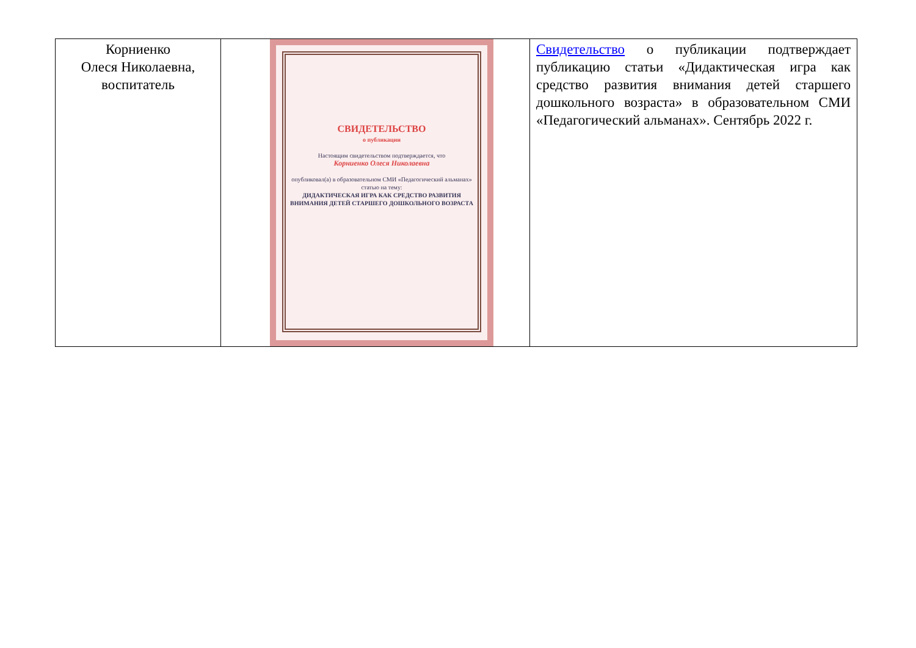| Корниенко Олеся Николаевна, воспитатель | СВИДЕТЕЛЬСТВО о публикации Настоящим свидетельством подтверждается, что Корниенко Олеся Николаевна опубликовал(а) в образовательном СМИ «Педагогический альманах» статью на тему: ДИДАКТИЧЕСКАЯ ИГРА КАК СРЕДСТВО РАЗВИТИЯ ВНИМАНИЯ ДЕТЕЙ СТАРШЕГО ДОШКОЛЬНОГО ВОЗРАСТА | Свидетельство о публикации подтверждает публикацию статьи «Дидактическая игра как средство развития внимания детей старшего дошкольного возраста» в образовательном СМИ «Педагогический альманах». Сентябрь 2022 г. |